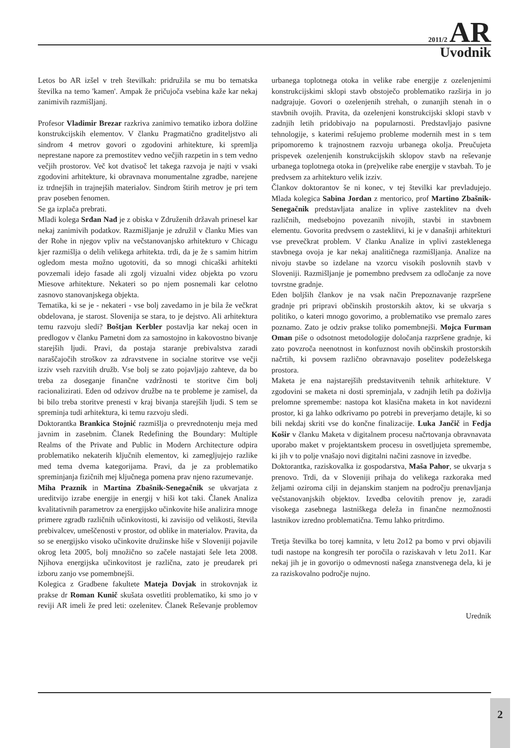2011/2 AR
Uvodnik
Letos bo AR izšel v treh številkah: pridružila se mu bo tematska številka na temo 'kamen'. Ampak že pričujoča vsebina kaže kar nekaj zanimivih razmišljanj.
Profesor Vladimir Brezar razkriva zanimivo tematiko izbora dolžine konstrukcijskih elementov. V članku Pragmatično graditeljstvo ali sindrom 4 metrov govori o zgodovini arhitekture, ki spremlja neprestane napore za premostitev vedno večjih razpetin in s tem vedno večjih prostorov. Več kot dvatisoč let takega razvoja je najti v vsaki zgodovini arhitekture, ki obravnava monumentalne zgradbe, narejene iz trdnejših in trajnejših materialov. Sindrom štirih metrov je pri tem prav poseben fenomen.
Se ga izplača prebrati.
Mladi kolega Srđan Nađ je z obiska v Združenih državah prinesel kar nekaj zanimivih podatkov. Razmišljanje je združil v članku Mies van der Rohe in njegov vpliv na večstanovanjsko arhitekturo v Chicagu kjer razmišlja o delih velikega arhitekta. trdi, da je že s samim hitrim ogledom mesta možno ugotoviti, da so mnogi chicaški arhitekti povzemali idejo fasade ali zgolj vizualni videz objekta po vzoru Miesove arhitekture. Nekateri so po njem posnemali kar celotno zasnovo stanovanjskega objekta.
Tematika, ki se je - nekateri - vse bolj zavedamo in je bila že večkrat obdelovana, je starost. Slovenija se stara, to je dejstvo. Ali arhitektura temu razvoju sledi? Boštjan Kerbler postavlja kar nekaj ocen in predlogov v članku Pametni dom za samostojno in kakovostno bivanje starejših ljudi. Pravi, da postaja staranje prebivalstva zaradi naraščajočih stroškov za zdravstvene in socialne storitve vse večji izziv vseh razvitih družb. Vse bolj se zato pojavljajo zahteve, da bo treba za doseganje finančne vzdržnosti te storitve čim bolj racionalizirati. Eden od odzivov družbe na te probleme je zamisel, da bi bilo treba storitve prenesti v kraj bivanja starejših ljudi. S tem se spreminja tudi arhitektura, ki temu razvoju sledi.
Doktorantka Brankica Stojnić razmišlja o prevrednotenju meja med javnim in zasebnim. Članek Redefining the Boundary: Multiple Realms of the Private and Public in Modern Architecture odpira problematiko nekaterih ključnih elementov, ki zamegljujejo razlike med tema dvema kategorijama. Pravi, da je za problematiko spreminjanja fizičnih mej ključnega pomena prav njeno razumevanje.
Miha Praznik in Martina Zbašnik-Senegačnik se ukvarjata z ureditvijo izrabe energije in energij v hiši kot taki. Članek Analiza kvalitativnih parametrov za energijsko učinkovite hiše analizira mnoge primere zgradb različnih učinkovitosti, ki zavisijo od velikosti, števila prebivalcev, umeščenosti v prostor, od oblike in materialov. Pravita, da so se energijsko visoko učinkovite družinske hiše v Sloveniji pojavile okrog leta 2005, bolj množično so začele nastajati šele leta 2008. Njihova energijska učinkovitost je različna, zato je preudarek pri izboru zanjo vse pomembnejši.
Kolegica z Gradbene fakultete Mateja Dovjak in strokovnjak iz prakse dr Roman Kunič skušata osvetliti problematiko, ki smo jo v reviji AR imeli že pred leti: ozelenitev. Članek Reševanje problemov urbanega toplotnega otoka in velike rabe energije z ozelenjenimi konstrukcijskimi sklopi stavb obstoječo problematiko razširja in jo nadgrajuje. Govori o ozelenjenih strehah, o zunanjih stenah in o stavbnih ovojih. Pravita, da ozelenjeni konstrukcijski sklopi stavb v zadnjih letih pridobivajo na popularnosti. Predstavljajo pasivne tehnologije, s katerimi rešujemo probleme modernih mest in s tem pripomoremo k trajnostnem razvoju urbanega okolja. Preučujeta prispevek ozelenjenih konstrukcijskih sklopov stavb na reševanje urbanega toplotnega otoka in (pre)velike rabe energije v stavbah. To je predvsem za arhitekturo velik izziv.
Člankov doktorantov še ni konec, v tej številki kar prevladujejo. Mlada kolegica Sabina Jordan z mentorico, prof Martino Zbašnik-Senegačnik predstavljata analize in vplive zasteklitev na dveh različnih, medsebojno povezanih nivojih, stavbi in stavbnem elementu. Govorita predvsem o zasteklitvi, ki je v današnji arhitekturi vse prevečkrat problem. V članku Analize in vplivi zasteklenega stavbnega ovoja je kar nekaj analitičnega razmišljanja. Analize na nivoju stavbe so izdelane na vzorcu visokih poslovnih stavb v Sloveniji. Razmišljanje je pomembno predvsem za odločanje za nove tovrstne gradnje.
Eden boljših člankov je na vsak način Prepoznavanje razpršene gradnje pri pripravi občinskih prostorskih aktov, ki se ukvarja s politiko, o kateri mnogo govorimo, a problematiko vse premalo zares poznamo. Zato je odziv prakse toliko pomembnejši. Mojca Furman Oman piše o odsotnost metodologije določanja razpršene gradnje, ki zato povzroča neenotnost in konfuznost novih občinskih prostorskih načrtih, ki povsem različno obravnavajo poselitev podeželskega prostora.
Maketa je ena najstarejših predstavitvenih tehnik arhitekture. V zgodovini se maketa ni dosti spreminjala, v zadnjih letih pa doživlja prelomne spremembe: nastopa kot klasična maketa in kot navidezni prostor, ki ga lahko odkrivamo po potrebi in preverjamo detajle, ki so bili nekdaj skriti vse do končne finalizacije. Luka Jančič in Fedja Košir v članku Maketa v digitalnem procesu načrtovanja obravnavata uporabo maket v projektantskem procesu in osvetljujeta spremembe, ki jih v to polje vnašajo novi digitalni načini zasnove in izvedbe.
Doktorantka, raziskovalka iz gospodarstva, Maša Pahor, se ukvarja s prenovo. Trdi, da v Sloveniji prihaja do velikega razkoraka med željami oziroma cilji in dejanskim stanjem na področju prenavljanja večstanovanjskih objektov. Izvedba celovitih prenov je, zaradi visokega zasebnega lastniškega deleža in finančne nezmožnosti lastnikov izredno problematična. Temu lahko pritrdimo.
Tretja številka bo torej kamnita, v letu 2o12 pa bomo v prvi objavili tudi nastope na kongresih ter poročila o raziskavah v letu 2o11. Kar nekaj jih je in govorijo o odmevnosti našega znanstvenega dela, ki je za raziskovalno področje nujno.
Urednik
2